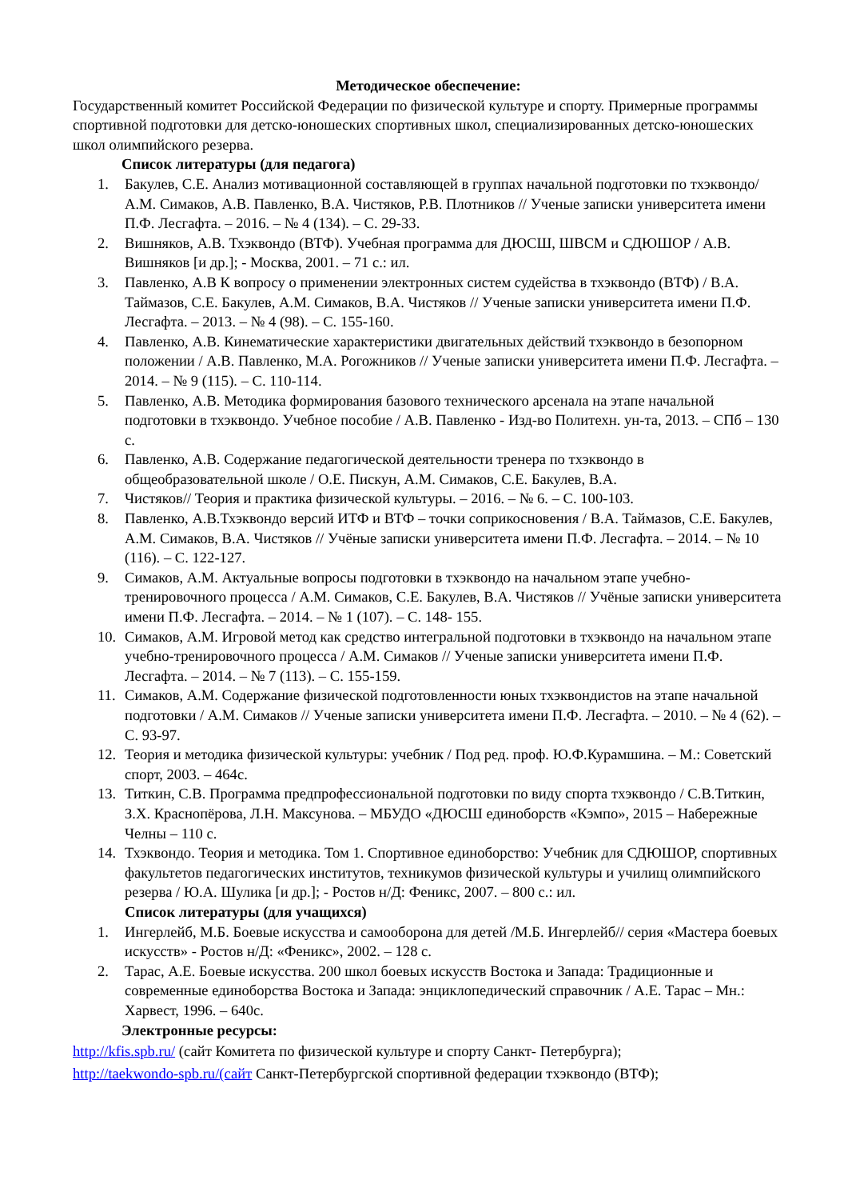Методическое обеспечение:
Государственный комитет Российской Федерации по физической культуре и спорту. Примерные программы спортивной подготовки для детско-юношеских спортивных школ, специализированных детско-юношеских школ олимпийского резерва.
Список литературы (для педагога)
1. Бакулев, С.Е. Анализ мотивационной составляющей в группах начальной подготовки по тхэквондо/ А.М. Симаков, А.В. Павленко, В.А. Чистяков, Р.В. Плотников // Ученые записки университета имени П.Ф. Лесгафта. – 2016. – № 4 (134). – С. 29-33.
2. Вишняков, А.В. Тхэквондо (ВТФ). Учебная программа для ДЮСШ, ШВСМ и СДЮШОР / А.В. Вишняков [и др.]; - Москва, 2001. – 71 с.: ил.
3. Павленко, А.В К вопросу о применении электронных систем судейства в тхэквондо (ВТФ) / В.А. Таймазов, С.Е. Бакулев, А.М. Симаков, В.А. Чистяков // Ученые записки университета имени П.Ф. Лесгафта. – 2013. – № 4 (98). – С. 155-160.
4. Павленко, А.В. Кинематические характеристики двигательных действий тхэквондо в безопорном положении / А.В. Павленко, М.А. Рогожников // Ученые записки университета имени П.Ф. Лесгафта. – 2014. – № 9 (115). – С. 110-114.
5. Павленко, А.В. Методика формирования базового технического арсенала на этапе начальной подготовки в тхэквондо. Учебное пособие / А.В. Павленко - Изд-во Политехн. ун-та, 2013. – СПб – 130 с.
6. Павленко, А.В. Содержание педагогической деятельности тренера по тхэквондо в общеобразовательной школе / О.Е. Пискун, А.М. Симаков, С.Е. Бакулев, В.А.
7. Чистяков// Теория и практика физической культуры. – 2016. – № 6. – С. 100-103.
8. Павленко, А.В.Тхэквондо версий ИТФ и ВТФ – точки соприкосновения / В.А. Таймазов, С.Е. Бакулев, А.М. Симаков, В.А. Чистяков // Учёные записки университета имени П.Ф. Лесгафта. – 2014. – № 10 (116). – С. 122-127.
9. Симаков, А.М. Актуальные вопросы подготовки в тхэквондо на начальном этапе учебно-тренировочного процесса / А.М. Симаков, С.Е. Бакулев, В.А. Чистяков // Учёные записки университета имени П.Ф. Лесгафта. – 2014. – № 1 (107). – С. 148- 155.
10. Симаков, А.М. Игровой метод как средство интегральной подготовки в тхэквондо на начальном этапе учебно-тренировочного процесса / А.М. Симаков // Ученые записки университета имени П.Ф. Лесгафта. – 2014. – № 7 (113). – С. 155-159.
11. Симаков, А.М. Содержание физической подготовленности юных тхэквондистов на этапе начальной подготовки / А.М. Симаков // Ученые записки университета имени П.Ф. Лесгафта. – 2010. – № 4 (62). – С. 93-97.
12. Теория и методика физической культуры: учебник / Под ред. проф. Ю.Ф.Курамшина. – М.: Советский спорт, 2003. – 464с.
13. Титкин, С.В. Программа предпрофессиональной подготовки по виду спорта тхэквондо / С.В.Титкин, З.Х. Краснопёрова, Л.Н. Максунова. – МБУДО «ДЮСШ единоборств «Кэмпо», 2015 – Набережные Челны – 110 с.
14. Тхэквондо. Теория и методика. Том 1. Спортивное единоборство: Учебник для СДЮШОР, спортивных факультетов педагогических институтов, техникумов физической культуры и училищ олимпийского резерва / Ю.А. Шулика [и др.]; - Ростов н/Д: Феникс, 2007. – 800 с.: ил.
Список литературы (для учащихся)
1. Ингерлейб, М.Б. Боевые искусства и самооборона для детей /М.Б. Ингерлейб// серия «Мастера боевых искусств» - Ростов н/Д: «Феникс», 2002. – 128 с.
2. Тарас, А.Е. Боевые искусства. 200 школ боевых искусств Востока и Запада: Традиционные и современные единоборства Востока и Запада: энциклопедический справочник / А.Е. Тарас – Мн.: Харвест, 1996. – 640с.
Электронные ресурсы:
http://kfis.spb.ru/ (сайт Комитета по физической культуре и спорту Санкт- Петербурга);
http://taekwondo-spb.ru/(сайт Санкт-Петербургской спортивной федерации тхэквондо (ВТФ);